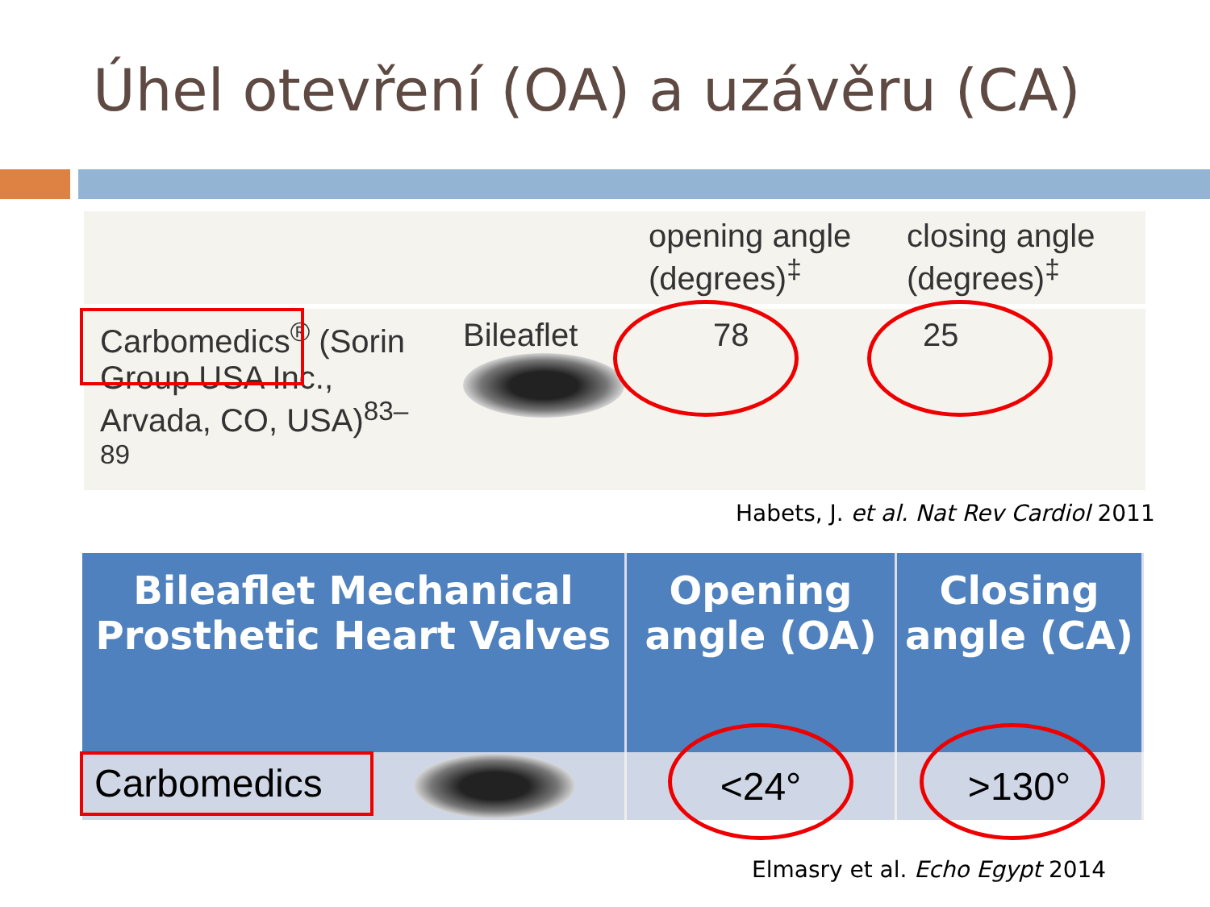Úhel otevření (OA) a uzávěru (CA)
| | | opening angle (degrees)<sup>‡</sup> | closing angle (degrees)<sup>‡</sup> |
| --- | --- | --- | --- |
| Carbomedics<sup>®</sup> (Sorin Group USA Inc., Arvada, CO, USA)<sup>83–89</sup> | Bileaflet | 78 | 25 |
Habets, J. et al. Nat Rev Cardiol 2011
| Bileaflet Mechanical Prosthetic Heart Valves | Opening angle (OA) | Closing angle (CA) |
| --- | --- | --- |
| Carbomedics | <24° | >130° |
Elmasry et al. Echo Egypt 2014